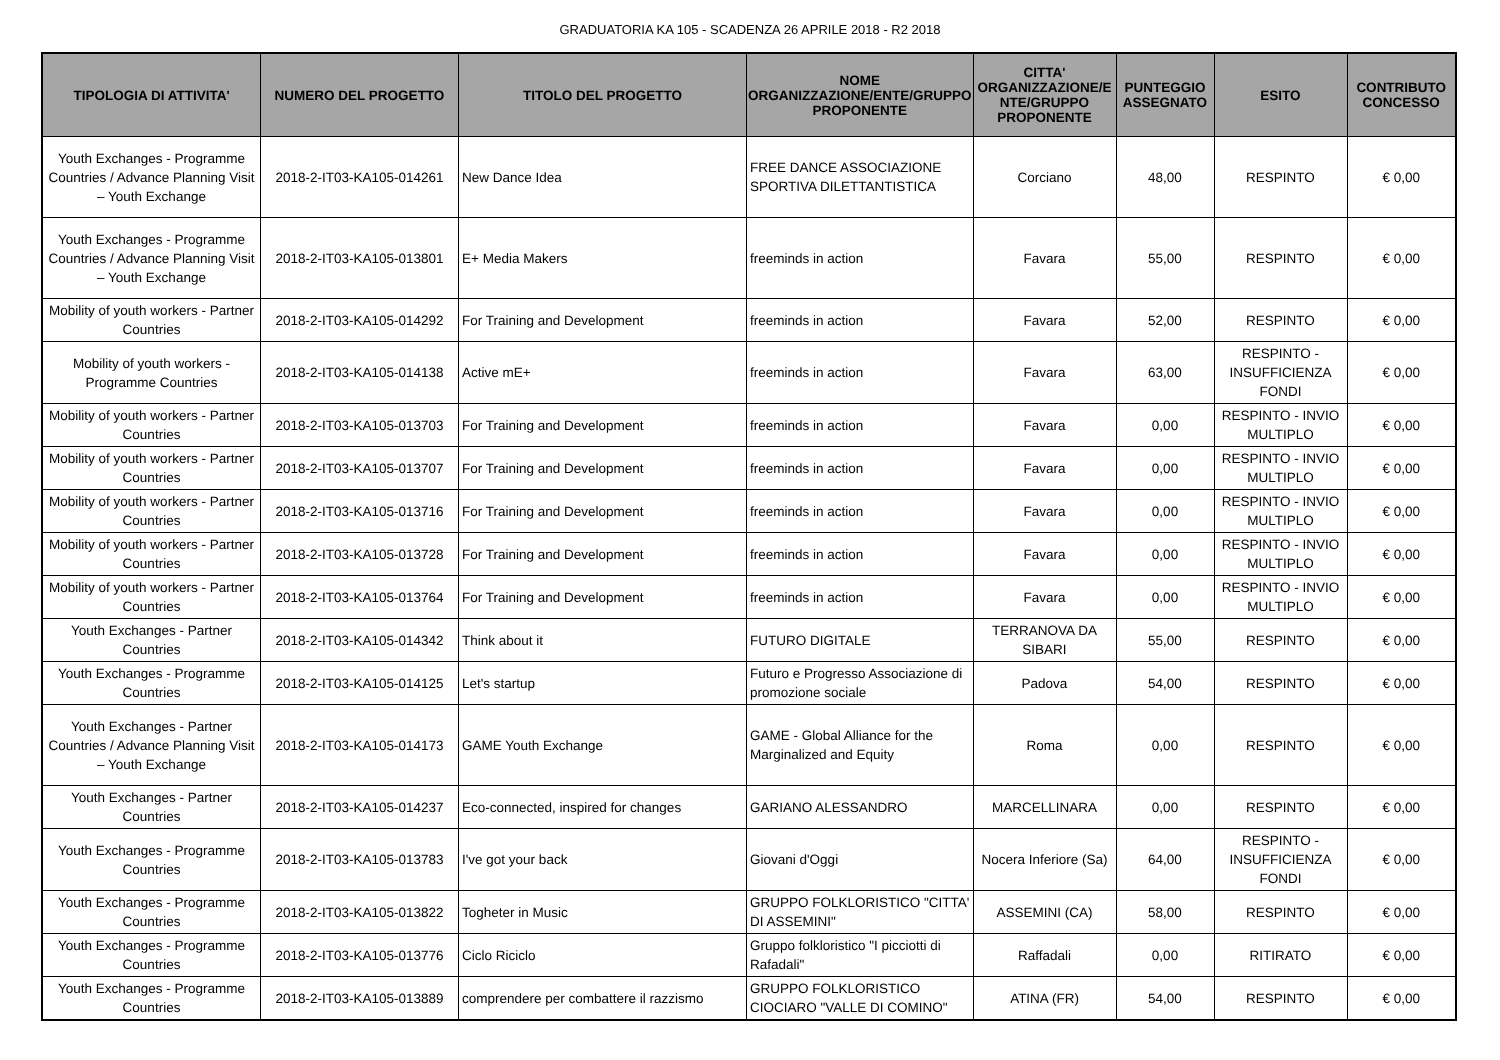GRADUATORIA KA 105 - SCADENZA 26 APRILE 2018 - R2 2018
| TIPOLOGIA DI ATTIVITA' | NUMERO DEL PROGETTO | TITOLO DEL PROGETTO | NOME ORGANIZZAZIONE/ENTE/GRUPPO PROPONENTE | CITTA' ORGANIZZAZIONE/E NTE/GRUPPO PROPONENTE | PUNTEGGIO ASSEGNATO | ESITO | CONTRIBUTO CONCESSO |
| --- | --- | --- | --- | --- | --- | --- | --- |
| Youth Exchanges - Programme Countries / Advance Planning Visit – Youth Exchange | 2018-2-IT03-KA105-014261 | New Dance Idea | FREE DANCE ASSOCIAZIONE SPORTIVA DILETTANTISTICA | Corciano | 48,00 | RESPINTO | € 0,00 |
| Youth Exchanges - Programme Countries / Advance Planning Visit – Youth Exchange | 2018-2-IT03-KA105-013801 | E+ Media Makers | freeminds in action | Favara | 55,00 | RESPINTO | € 0,00 |
| Mobility of youth workers - Partner Countries | 2018-2-IT03-KA105-014292 | For Training and Development | freeminds in action | Favara | 52,00 | RESPINTO | € 0,00 |
| Mobility of youth workers - Programme Countries | 2018-2-IT03-KA105-014138 | Active mE+ | freeminds in action | Favara | 63,00 | RESPINTO - INSUFFICIENZA FONDI | € 0,00 |
| Mobility of youth workers - Partner Countries | 2018-2-IT03-KA105-013703 | For Training and Development | freeminds in action | Favara | 0,00 | RESPINTO - INVIO MULTIPLO | € 0,00 |
| Mobility of youth workers - Partner Countries | 2018-2-IT03-KA105-013707 | For Training and Development | freeminds in action | Favara | 0,00 | RESPINTO - INVIO MULTIPLO | € 0,00 |
| Mobility of youth workers - Partner Countries | 2018-2-IT03-KA105-013716 | For Training and Development | freeminds in action | Favara | 0,00 | RESPINTO - INVIO MULTIPLO | € 0,00 |
| Mobility of youth workers - Partner Countries | 2018-2-IT03-KA105-013728 | For Training and Development | freeminds in action | Favara | 0,00 | RESPINTO - INVIO MULTIPLO | € 0,00 |
| Mobility of youth workers - Partner Countries | 2018-2-IT03-KA105-013764 | For Training and Development | freeminds in action | Favara | 0,00 | RESPINTO - INVIO MULTIPLO | € 0,00 |
| Youth Exchanges - Partner Countries | 2018-2-IT03-KA105-014342 | Think about it | FUTURO DIGITALE | TERRANOVA DA SIBARI | 55,00 | RESPINTO | € 0,00 |
| Youth Exchanges - Programme Countries | 2018-2-IT03-KA105-014125 | Let's startup | Futuro e Progresso Associazione di promozione sociale | Padova | 54,00 | RESPINTO | € 0,00 |
| Youth Exchanges - Partner Countries / Advance Planning Visit – Youth Exchange | 2018-2-IT03-KA105-014173 | GAME Youth Exchange | GAME - Global Alliance for the Marginalized and Equity | Roma | 0,00 | RESPINTO | € 0,00 |
| Youth Exchanges - Partner Countries | 2018-2-IT03-KA105-014237 | Eco-connected, inspired for changes | GARIANO ALESSANDRO | MARCELLINARA | 0,00 | RESPINTO | € 0,00 |
| Youth Exchanges - Programme Countries | 2018-2-IT03-KA105-013783 | I've got your back | Giovani d'Oggi | Nocera Inferiore (Sa) | 64,00 | RESPINTO - INSUFFICIENZA FONDI | € 0,00 |
| Youth Exchanges - Programme Countries | 2018-2-IT03-KA105-013822 | Togheter in Music | GRUPPO FOLKLORISTICO "CITTA' DI ASSEMINI" | ASSEMINI (CA) | 58,00 | RESPINTO | € 0,00 |
| Youth Exchanges - Programme Countries | 2018-2-IT03-KA105-013776 | Ciclo Riciclo | Gruppo folkloristico "I picciotti di Rafadali" | Raffadali | 0,00 | RITIRATO | € 0,00 |
| Youth Exchanges - Programme Countries | 2018-2-IT03-KA105-013889 | comprendere per combattere il razzismo | GRUPPO FOLKLORISTICO CIOCIARO "VALLE DI COMINO" | ATINA (FR) | 54,00 | RESPINTO | € 0,00 |